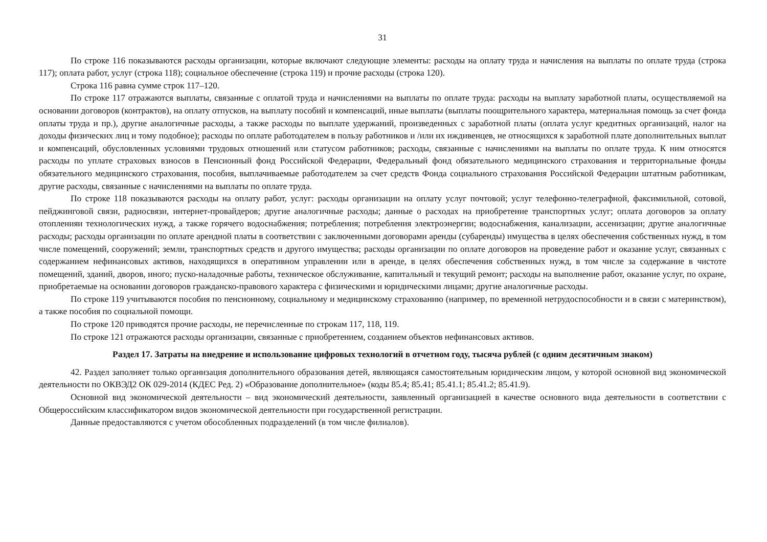31
По строке 116 показываются расходы организации, которые включают следующие элементы: расходы на оплату труда и начисления на выплаты по оплате труда (строка 117); оплата работ, услуг (строка 118); социальное обеспечение (строка 119) и прочие расходы (строка 120).
Строка 116 равна сумме строк 117–120.
По строке 117 отражаются выплаты, связанные с оплатой труда и начислениями на выплаты по оплате труда: расходы на выплату заработной платы, осуществляемой на основании договоров (контрактов), на оплату отпусков, на выплату пособий и компенсаций, иные выплаты (выплаты поощрительного характера, материальная помощь за счет фонда оплаты труда и пр.), другие аналогичные расходы, а также расходы по выплате удержаний, произведенных с заработной платы (оплата услуг кредитных организаций, налог на доходы физических лиц и тому подобное); расходы по оплате работодателем в пользу работников и /или их иждивенцев, не относящихся к заработной плате дополнительных выплат и компенсаций, обусловленных условиями трудовых отношений или статусом работников; расходы, связанные с начислениями на выплаты по оплате труда. К ним относятся расходы по уплате страховых взносов в Пенсионный фонд Российской Федерации, Федеральный фонд обязательного медицинского страхования и территориальные фонды обязательного медицинского страхования, пособия, выплачиваемые работодателем за счет средств Фонда социального страхования Российской Федерации штатным работникам, другие расходы, связанные с начислениями на выплаты по оплате труда.
По строке 118 показываются расходы на оплату работ, услуг: расходы организации на оплату услуг почтовой; услуг телефонно-телеграфной, факсимильной, сотовой, пейджинговой связи, радиосвязи, интернет-провайдеров; другие аналогичные расходы; данные о расходах на приобретение транспортных услуг; оплата договоров за оплату отопленияи технологических нужд, а также горячего водоснабжения; потребления; потребления электроэнергии; водоснабжения, канализации, ассенизации; другие аналогичные расходы; расходы организации по оплате арендной платы в соответствии с заключенными договорами аренды (субаренды) имущества в целях обеспечения собственных нужд, в том числе помещений, сооружений; земли, транспортных средств и другого имущества; расходы организации по оплате договоров на проведение работ и оказание услуг, связанных с содержанием нефинансовых активов, находящихся в оперативном управлении или в аренде, в целях обеспечения собственных нужд, в том числе за содержание в чистоте помещений, зданий, дворов, иного; пуско-наладочные работы, техническое обслуживание, капитальный и текущий ремонт; расходы на выполнение работ, оказание услуг, по охране, приобретаемые на основании договоров гражданско-правового характера с физическими и юридическими лицами; другие аналогичные расходы.
По строке 119 учитываются пособия по пенсионному, социальному и медицинскому страхованию (например, по временной нетрудоспособности и в связи с материнством), а также пособия по социальной помощи.
По строке 120 приводятся прочие расходы, не перечисленные по строкам 117, 118, 119.
По строке 121 отражаются расходы организации, связанные с приобретением, созданием объектов нефинансовых активов.
Раздел 17. Затраты на внедрение и использование цифровых технологий в отчетном году, тысяча рублей (с одним десятичным знаком)
42. Раздел заполняет только организация дополнительного образования детей, являющаяся самостоятельным юридическим лицом, у которой основной вид экономической деятельности по ОКВЭД2 ОК 029-2014 (КДЕС Ред. 2) «Образование дополнительное» (коды 85.4; 85.41; 85.41.1; 85.41.2; 85.41.9).
Основной вид экономической деятельности – вид экономический деятельности, заявленный организацией в качестве основного вида деятельности в соответствии с Общероссийским классификатором видов экономической деятельности при государственной регистрации.
Данные предоставляются с учетом обособленных подразделений (в том числе филиалов).